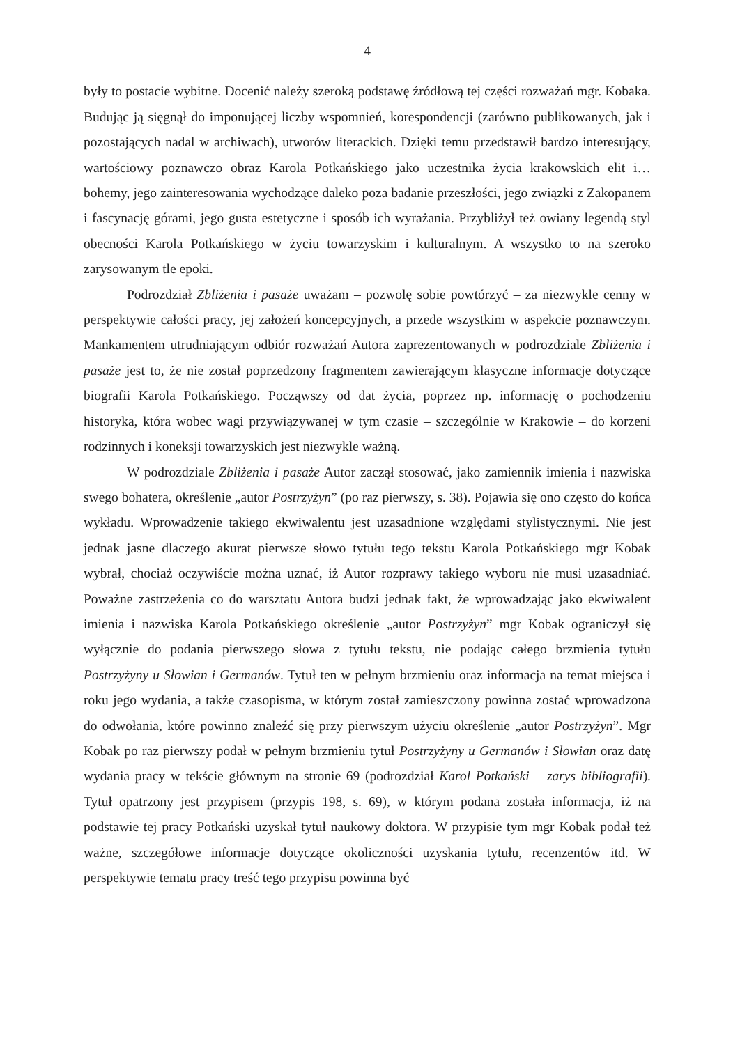4
były to postacie wybitne. Docenić należy szeroką podstawę źródłową tej części rozważań mgr. Kobaka. Budując ją sięgnął do imponującej liczby wspomnień, korespondencji (zarówno publikowanych, jak i pozostających nadal w archiwach), utworów literackich. Dzięki temu przedstawił bardzo interesujący, wartościowy poznawczo obraz Karola Potkańskiego jako uczestnika życia krakowskich elit i… bohemy, jego zainteresowania wychodzące daleko poza badanie przeszłości, jego związki z Zakopanem i fascynację górami, jego gusta estetyczne i sposób ich wyrażania. Przybliżył też owiany legendą styl obecności Karola Potkańskiego w życiu towarzyskim i kulturalnym. A wszystko to na szeroko zarysowanym tle epoki.
Podrozdział Zbliżenia i pasaże uważam – pozwolę sobie powtórzyć – za niezwykle cenny w perspektywie całości pracy, jej założeń koncepcyjnych, a przede wszystkim w aspekcie poznawczym. Mankamentem utrudniającym odbiór rozważań Autora zaprezentowanych w podrozdziale Zbliżenia i pasaże jest to, że nie został poprzedzony fragmentem zawierającym klasyczne informacje dotyczące biografii Karola Potkańskiego. Począwszy od dat życia, poprzez np. informację o pochodzeniu historyka, która wobec wagi przywiązywanej w tym czasie – szczególnie w Krakowie – do korzeni rodzinnych i koneksji towarzyskich jest niezwykle ważną.
W podrozdziale Zbliżenia i pasaże Autor zaczął stosować, jako zamiennik imienia i nazwiska swego bohatera, określenie „autor Postrzyżyn” (po raz pierwszy, s. 38). Pojawia się ono często do końca wykładu. Wprowadzenie takiego ekwiwalentu jest uzasadnione względami stylistycznymi. Nie jest jednak jasne dlaczego akurat pierwsze słowo tytułu tego tekstu Karola Potkańskiego mgr Kobak wybrał, chociaż oczywiście można uznać, iż Autor rozprawy takiego wyboru nie musi uzasadniać. Poważne zastrzeżenia co do warsztatu Autora budzi jednak fakt, że wprowadzając jako ekwiwalent imienia i nazwiska Karola Potkańskiego określenie „autor Postrzyżyn” mgr Kobak ograniczył się wyłącznie do podania pierwszego słowa z tytułu tekstu, nie podając całego brzmienia tytułu Postrzyżyny u Słowian i Germanów. Tytuł ten w pełnym brzmieniu oraz informacja na temat miejsca i roku jego wydania, a także czasopisma, w którym został zamieszczony powinna zostać wprowadzona do odwołania, które powinno znaleźć się przy pierwszym użyciu określenie „autor Postrzyżyn”. Mgr Kobak po raz pierwszy podał w pełnym brzmieniu tytuł Postrzyżyny u Germanów i Słowian oraz datę wydania pracy w tekście głównym na stronie 69 (podrozdział Karol Potkański – zarys bibliografii). Tytuł opatrzony jest przypisem (przypis 198, s. 69), w którym podana została informacja, iż na podstawie tej pracy Potkański uzyskał tytuł naukowy doktora. W przypisie tym mgr Kobak podał też ważne, szczegółowe informacje dotyczące okoliczności uzyskania tytułu, recenzentów itd. W perspektywie tematu pracy treść tego przypisu powinna być